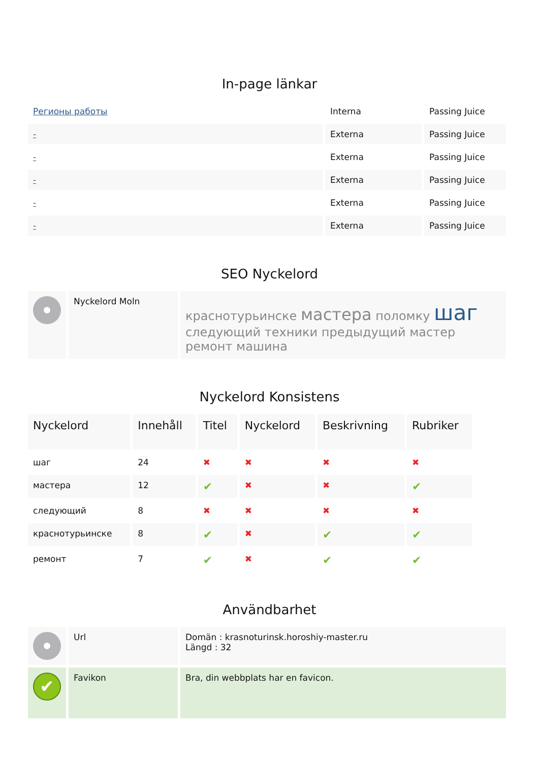In-page länkar
| Регионы работы | Interna | Passing Juice |
| - | Externa | Passing Juice |
| - | Externa | Passing Juice |
| - | Externa | Passing Juice |
| - | Externa | Passing Juice |
| - | Externa | Passing Juice |
SEO Nyckelord
| | Nyckelord Moln | краснотурьинске мастера поломку шаг следующий техники предыдущий мастер ремонт машина |
Nyckelord Konsistens
| Nyckelord | Innehåll | Titel | Nyckelord | Beskrivning | Rubriker |
| --- | --- | --- | --- | --- | --- |
| шаг | 24 | ✖ | ✖ | ✖ | ✖ |
| мастера | 12 | ✔ | ✖ | ✖ | ✔ |
| следующий | 8 | ✖ | ✖ | ✖ | ✖ |
| краснотурьинске | 8 | ✔ | ✖ | ✔ | ✔ |
| ремонт | 7 | ✔ | ✖ | ✔ | ✔ |
Användbarhet
| | Url | Domän : krasnoturinsk.horoshiy-master.ru Längd : 32 |
| ✔ | Favikon | Bra, din webbplats har en favicon. |